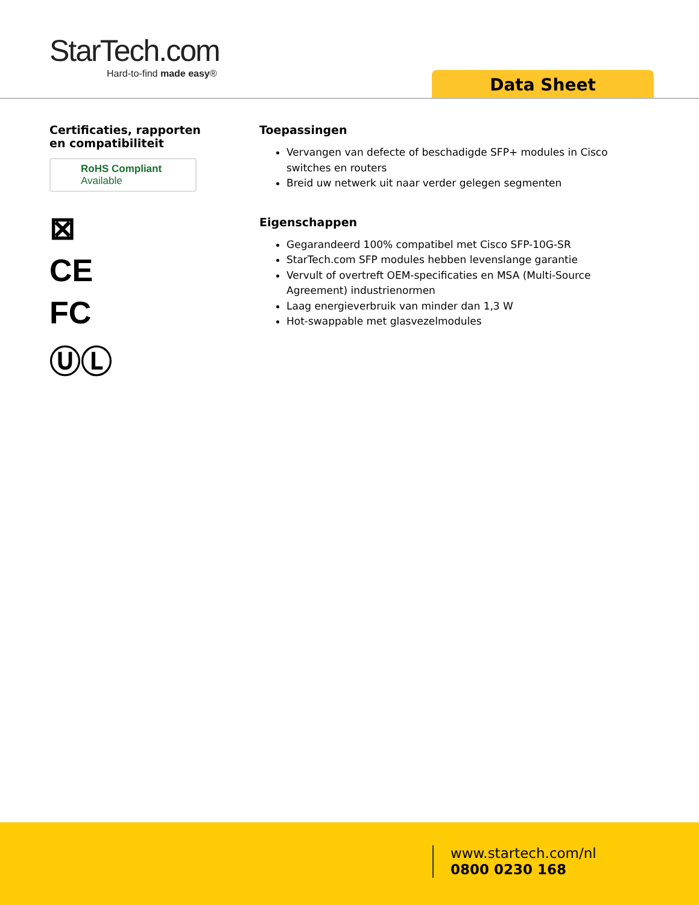StarTech.com
Hard-to-find made easy®
Data Sheet
Certificaties, rapporten
en compatibiliteit
RoHS Compliant
Available
⊠
CE
FC
ⓊⓁ
Toepassingen
Vervangen van defecte of beschadigde SFP+ modules in Cisco switches en routers
Breid uw netwerk uit naar verder gelegen segmenten
Eigenschappen
Gegarandeerd 100% compatibel met Cisco SFP-10G-SR
StarTech.com SFP modules hebben levenslange garantie
Vervult of overtreft OEM-specificaties en MSA (Multi-Source Agreement) industrienormen
Laag energieverbruik van minder dan 1,3 W
Hot-swappable met glasvezelmodules
www.startech.com/nl
0800 0230 168